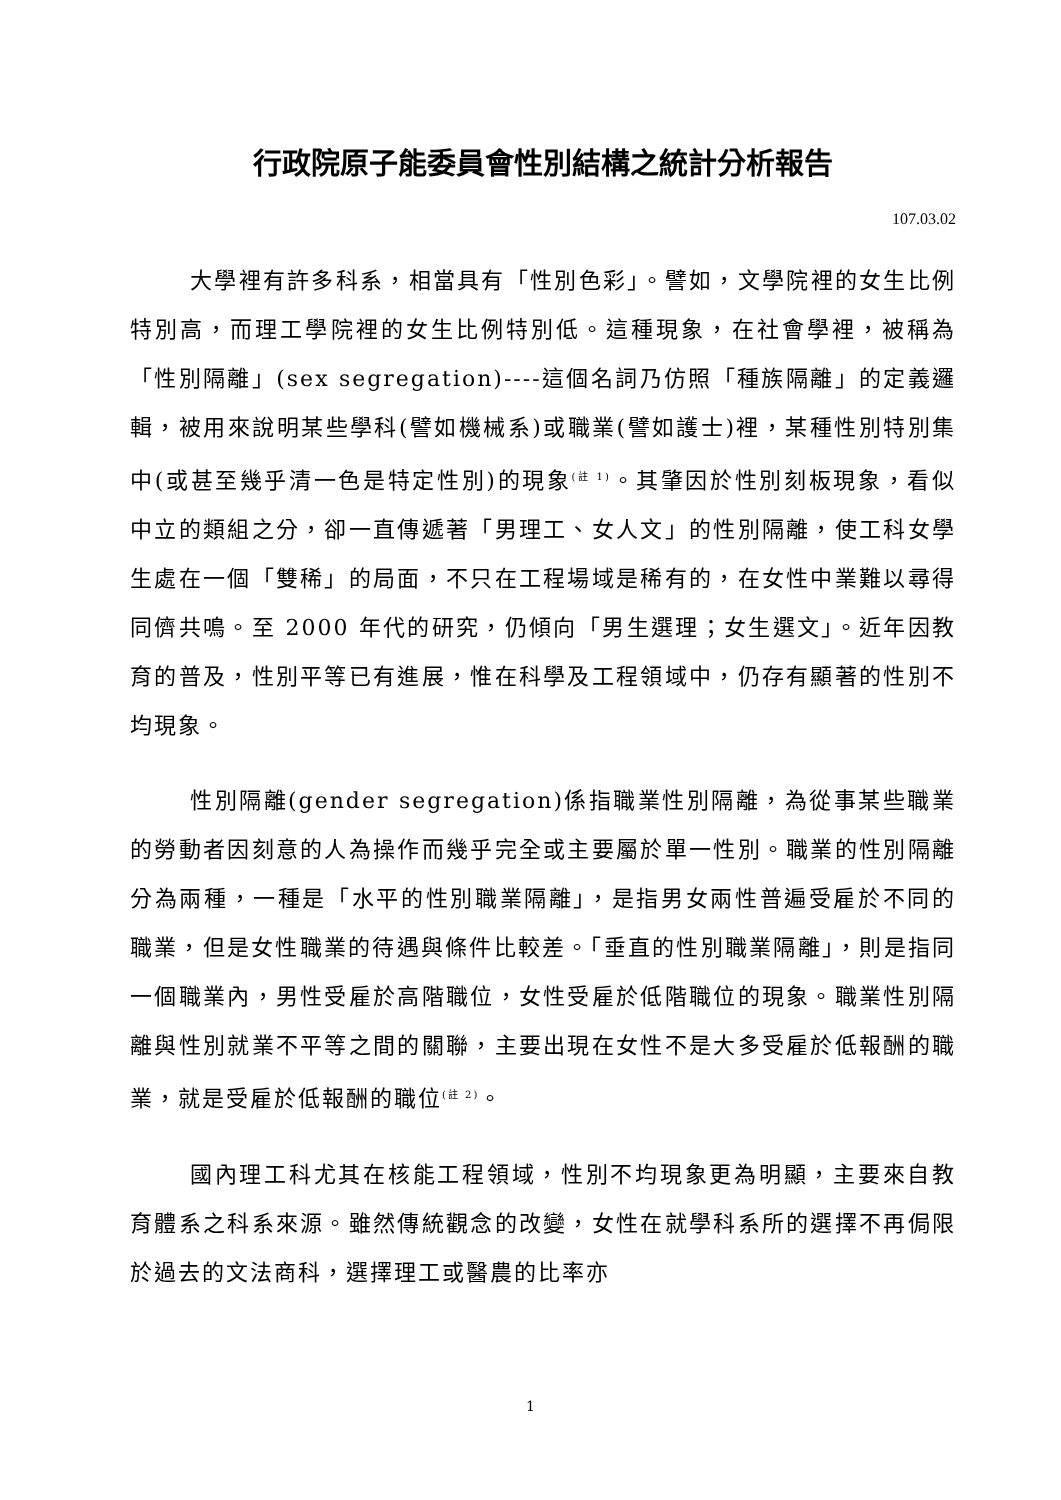行政院原子能委員會性別結構之統計分析報告
107.03.02
大學裡有許多科系，相當具有「性別色彩」。譬如，文學院裡的女生比例特別高，而理工學院裡的女生比例特別低。這種現象，在社會學裡，被稱為「性別隔離」(sex segregation)----這個名詞乃仿照「種族隔離」的定義邏輯，被用來說明某些學科(譬如機械系)或職業(譬如護士)裡，某種性別特別集中(或甚至幾乎清一色是特定性別)的現象<sup>(註 1)</sup>。其肇因於性別刻板現象，看似中立的類組之分，卻一直傳遞著「男理工、女人文」的性別隔離，使工科女學生處在一個「雙稀」的局面，不只在工程場域是稀有的，在女性中業難以尋得同儕共鳴。至 2000 年代的研究，仍傾向「男生選理；女生選文」。近年因教育的普及，性別平等已有進展，惟在科學及工程領域中，仍存有顯著的性別不均現象。
性別隔離(gender segregation)係指職業性別隔離，為從事某些職業的勞動者因刻意的人為操作而幾乎完全或主要屬於單一性別。職業的性別隔離分為兩種，一種是「水平的性別職業隔離」，是指男女兩性普遍受雇於不同的職業，但是女性職業的待遇與條件比較差。「垂直的性別職業隔離」，則是指同一個職業內，男性受雇於高階職位，女性受雇於低階職位的現象。職業性別隔離與性別就業不平等之間的關聯，主要出現在女性不是大多受雇於低報酬的職業，就是受雇於低報酬的職位<sup>(註 2)</sup>。
國內理工科尤其在核能工程領域，性別不均現象更為明顯，主要來自教育體系之科系來源。雖然傳統觀念的改變，女性在就學科系所的選擇不再侷限於過去的文法商科，選擇理工或醫農的比率亦
1